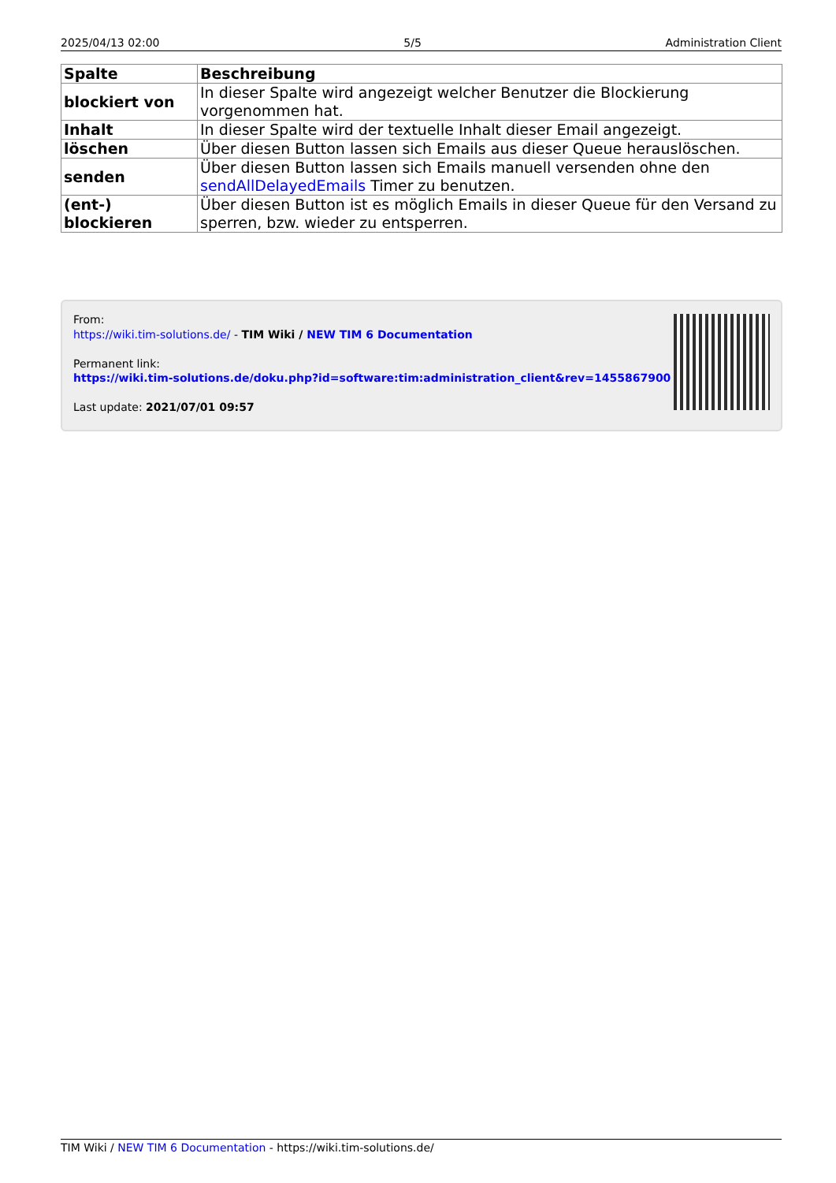2025/04/13 02:00 5/5 Administration Client
| Spalte | Beschreibung |
| --- | --- |
| blockiert von | In dieser Spalte wird angezeigt welcher Benutzer die Blockierung vorgenommen hat. |
| Inhalt | In dieser Spalte wird der textuelle Inhalt dieser Email angezeigt. |
| löschen | Über diesen Button lassen sich Emails aus dieser Queue herauslöschen. |
| senden | Über diesen Button lassen sich Emails manuell versenden ohne den sendAllDelayedEmails Timer zu benutzen. |
| (ent-) blockieren | Über diesen Button ist es möglich Emails in dieser Queue für den Versand zu sperren, bzw. wieder zu entsperren. |
From:
https://wiki.tim-solutions.de/ - TIM Wiki / NEW TIM 6 Documentation
Permanent link:
https://wiki.tim-solutions.de/doku.php?id=software:tim:administration_client&rev=1455867900
Last update: 2021/07/01 09:57
TIM Wiki / NEW TIM 6 Documentation - https://wiki.tim-solutions.de/